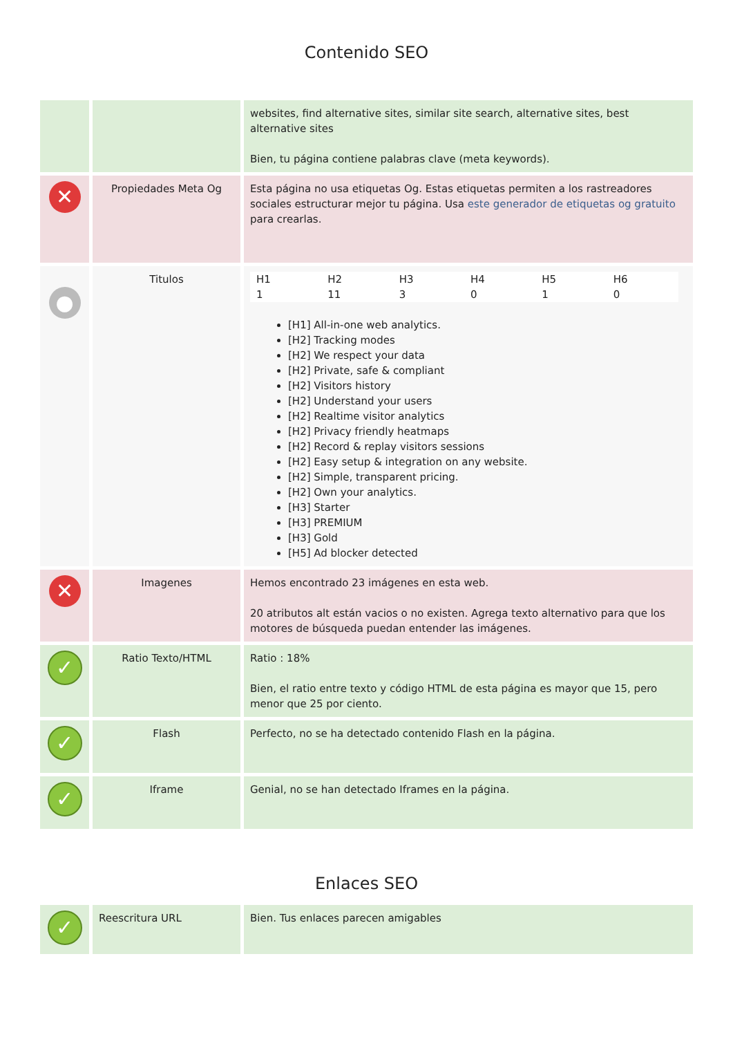Contenido SEO
| | | websites, find alternative sites, similar site search, alternative sites, best alternative sites Bien, tu página contiene palabras clave (meta keywords). |
| ✕ | Propiedades Meta Og | Esta página no usa etiquetas Og. Estas etiquetas permiten a los rastreadores sociales estructurar mejor tu página. Usa este generador de etiquetas og gratuito para crearlas. |
| ● | Titulos | / H1 / H2 / H3 / H4 / H5 / H6 / / --- / --- / --- / --- / --- / --- / / 1 / 11 / 3 / 0 / 1 / 0 / [H1] All-in-one web analytics. [H2] Tracking modes [H2] We respect your data [H2] Private, safe & compliant [H2] Visitors history [H2] Understand your users [H2] Realtime visitor analytics [H2] Privacy friendly heatmaps [H2] Record & replay visitors sessions [H2] Easy setup & integration on any website. [H2] Simple, transparent pricing. [H2] Own your analytics. [H3] Starter [H3] PREMIUM [H3] Gold [H5] Ad blocker detected |
| ✕ | Imagenes | Hemos encontrado 23 imágenes en esta web. 20 atributos alt están vacios o no existen. Agrega texto alternativo para que los motores de búsqueda puedan entender las imágenes. |
| ✓ | Ratio Texto/HTML | Ratio : 18% Bien, el ratio entre texto y código HTML de esta página es mayor que 15, pero menor que 25 por ciento. |
| ✓ | Flash | Perfecto, no se ha detectado contenido Flash en la página. |
| ✓ | Iframe | Genial, no se han detectado Iframes en la página. |
Enlaces SEO
| ✓ | Reescritura URL | Bien. Tus enlaces parecen amigables |